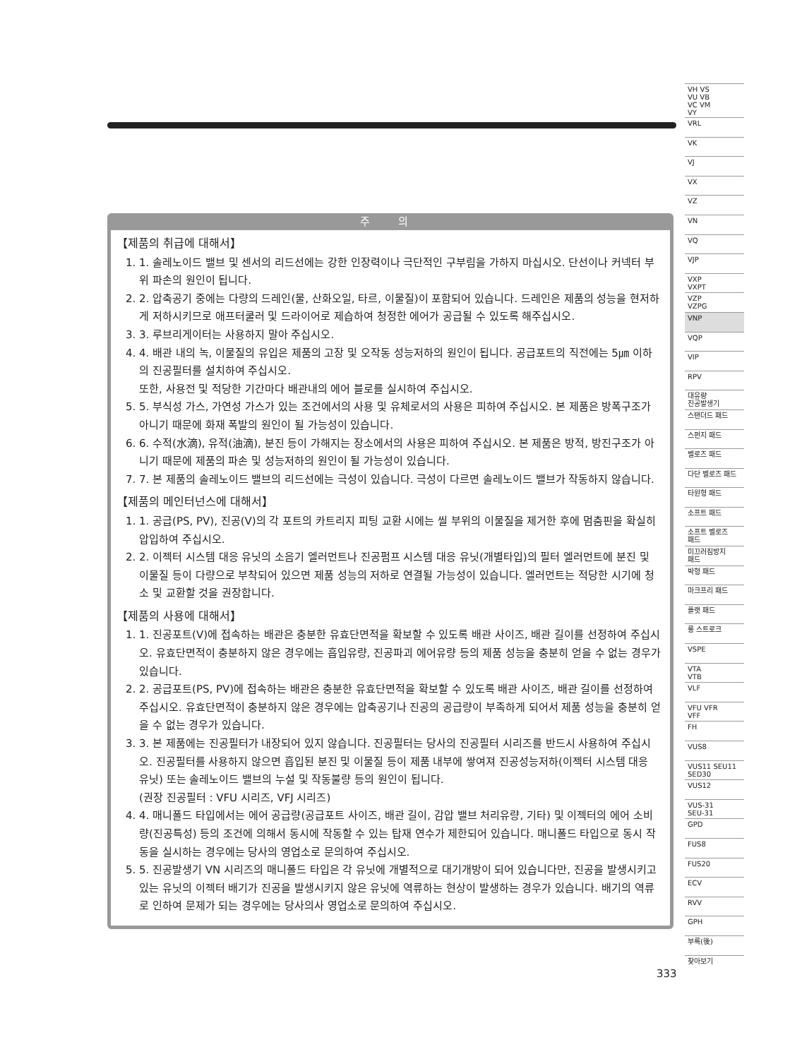주 의
【제품의 취급에 대해서】
1. 1. 솔레노이드 밸브 및 센서의 리드선에는 강한 인장력이나 극단적인 구부림을 가하지 마십시오. 단선이나 커넥터 부위 파손의 원인이 됩니다.
2. 2. 압축공기 중에는 다량의 드레인(물, 산화오일, 타르, 이물질)이 포함되어 있습니다. 드레인은 제품의 성능을 현저하게 저하시키므로 애프터쿨러 및 드라이어로 제습하여 청정한 에어가 공급될 수 있도록 해주십시오.
3. 3. 루브리게이터는 사용하지 말아 주십시오.
4. 4. 배관 내의 녹, 이물질의 유입은 제품의 고장 및 오작동 성능저하의 원인이 됩니다. 공급포트의 직전에는 5㎛ 이하의 진공필터를 설치하여 주십시오.
또한, 사용전 및 적당한 기간마다 배관내의 에어 블로를 실시하여 주십시오.
5. 5. 부식성 가스, 가연성 가스가 있는 조건에서의 사용 및 유체로서의 사용은 피하여 주십시오. 본 제품은 방폭구조가 아니기 때문에 화재 폭발의 원인이 될 가능성이 있습니다.
6. 6. 수적(水滴), 유적(油滴), 분진 등이 가해지는 장소에서의 사용은 피하여 주십시오. 본 제품은 방적, 방진구조가 아니기 때문에 제품의 파손 및 성능저하의 원인이 될 가능성이 있습니다.
7. 7. 본 제품의 솔레노이드 밸브의 리드선에는 극성이 있습니다. 극성이 다르면 솔레노이드 밸브가 작동하지 않습니다.
【제품의 메인터넌스에 대해서】
1. 1. 공급(PS, PV), 진공(V)의 각 포트의 카트리지 피팅 교환 시에는 씰 부위의 이물질을 제거한 후에 멈춤핀을 확실히 압입하여 주십시오.
2. 2. 이젝터 시스템 대응 유닛의 소음기 엘러먼트나 진공펌프 시스템 대응 유닛(개별타입)의 필터 엘러먼트에 분진 및 이물질 등이 다량으로 부착되어 있으면 제품 성능의 저하로 연결될 가능성이 있습니다. 엘러먼트는 적당한 시기에 청소 및 교환할 것을 권장합니다.
【제품의 사용에 대해서】
1. 1. 진공포트(V)에 접속하는 배관은 충분한 유효단면적을 확보할 수 있도록 배관 사이즈, 배관 길이를 선정하여 주십시오. 유효단면적이 충분하지 않은 경우에는 흡입유량, 진공파괴 에어유량 등의 제품 성능을 충분히 얻을 수 없는 경우가 있습니다.
2. 2. 공급포트(PS, PV)에 접속하는 배관은 충분한 유효단면적을 확보할 수 있도록 배관 사이즈, 배관 길이를 선정하여 주십시오. 유효단면적이 충분하지 않은 경우에는 압축공기나 진공의 공급량이 부족하게 되어서 제품 성능을 충분히 얻을 수 없는 경우가 있습니다.
3. 3. 본 제품에는 진공필터가 내장되어 있지 않습니다. 진공필터는 당사의 진공필터 시리즈를 반드시 사용하여 주십시오. 진공필터를 사용하지 않으면 흡입된 분진 및 이물질 등이 제품 내부에 쌓여져 진공성능저하(이젝터 시스템 대응 유닛) 또는 솔레노이드 밸브의 누설 및 작동불량 등의 원인이 됩니다.
(권장 진공필터 : VFU 시리즈, VFJ 시리즈)
4. 4. 매니폴드 타입에서는 에어 공급량(공급포트 사이즈, 배관 길이, 감압 밸브 처리유량, 기타) 및 이젝터의 에어 소비량(진공특성) 등의 조건에 의해서 동시에 작동할 수 있는 탑재 연수가 제한되어 있습니다. 매니폴드 타입으로 동시 작동을 실시하는 경우에는 당사의 영업소로 문의하여 주십시오.
5. 5. 진공발생기 VN 시리즈의 매니폴드 타입은 각 유닛에 개별적으로 대기개방이 되어 있습니다만, 진공을 발생시키고 있는 유닛의 이젝터 배기가 진공을 발생시키지 않은 유닛에 역류하는 현상이 발생하는 경우가 있습니다. 배기의 역류로 인하여 문제가 되는 경우에는 당사의사 영업소로 문의하여 주십시오.
VH VS
VU VB
VC VM
VY
VRL
VK
VJ
VX
VZ
VN
VQ
VJP
VXP
VXPT
VZP
VZPG
VNP
VQP
VIP
RPV
대유량
진공발생기
스탠더드 패드
스펀지 패드
벨로즈 패드
다단 벨로즈 패드
타원형 패드
소프트 패드
소프트 벨로즈
패드
미끄러짐방지
패드
박형 패드
마크프리 패드
플랫 패드
롱 스트로크
VSPE
VTA
VTB
VLF
VFU VFR
VFF
FH
VUS8
VUS11 SEU11
SED30
VUS12
VUS-31
SEU-31
GPD
FUS8
FUS20
ECV
RVV
GPH
부록(後)
찾아보기
333